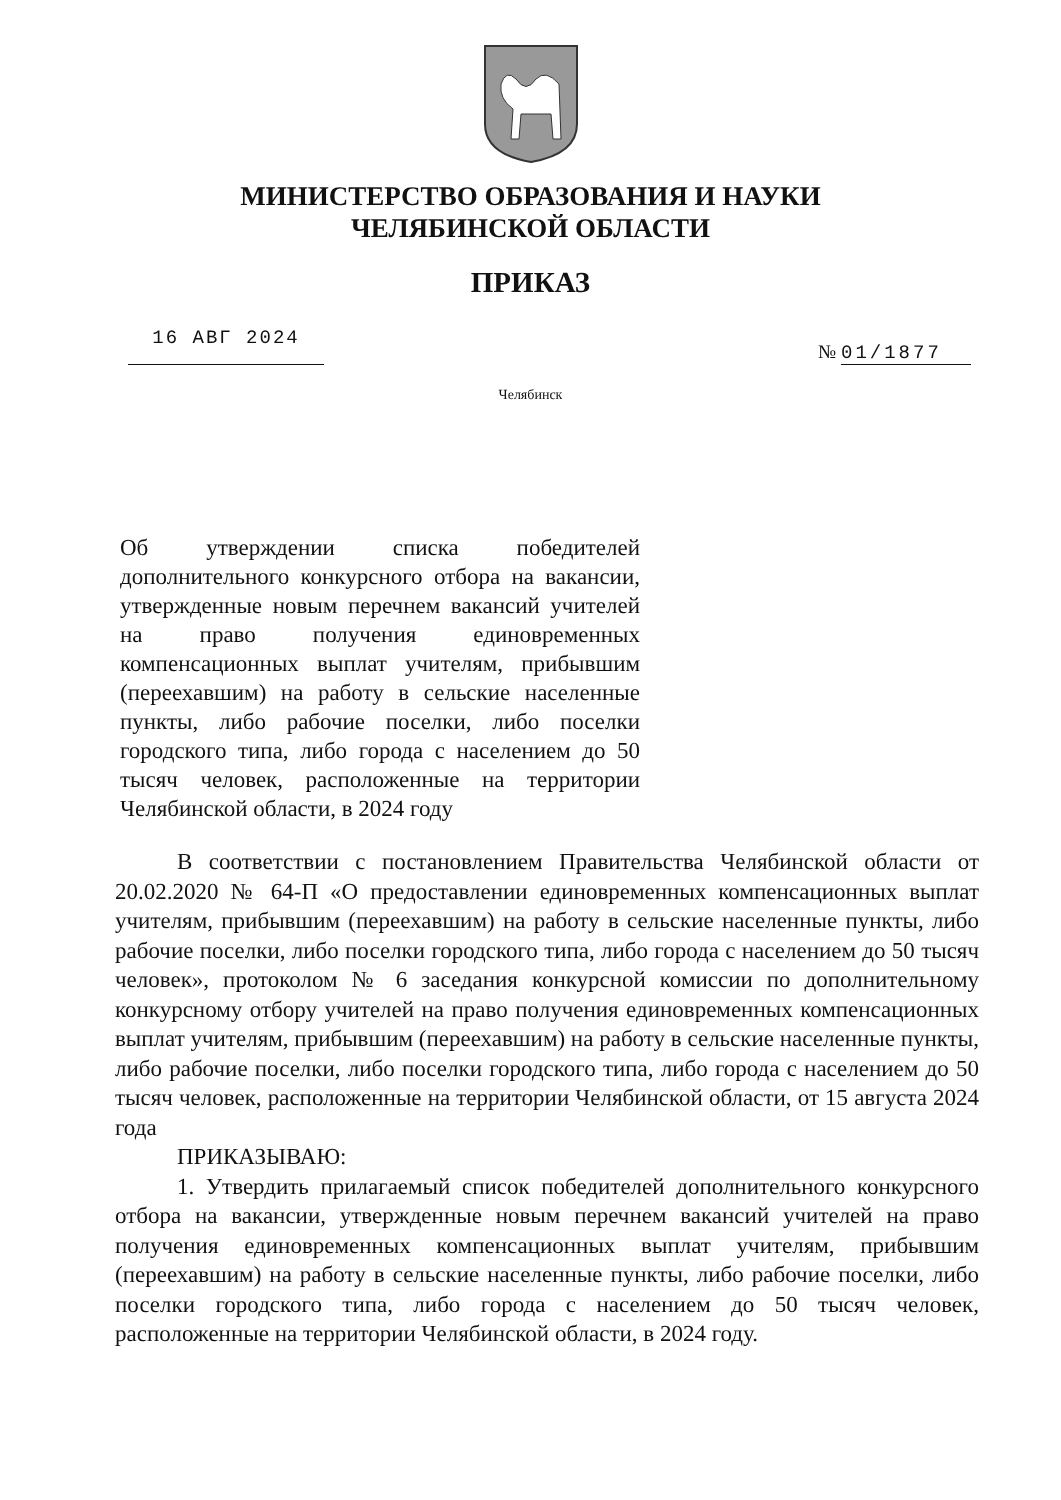МИНИСТЕРСТВО ОБРАЗОВАНИЯ И НАУКИ
ЧЕЛЯБИНСКОЙ ОБЛАСТИ
ПРИКАЗ
16 АВГ 2024
№ 01/1877
Челябинск
Об утверждении списка победителей дополнительного конкурсного отбора на вакансии, утвержденные новым перечнем вакансий учителей на право получения единовременных компенсационных выплат учителям, прибывшим (переехавшим) на работу в сельские населенные пункты, либо рабочие поселки, либо поселки городского типа, либо города с населением до 50 тысяч человек, расположенные на территории Челябинской области, в 2024 году
В соответствии с постановлением Правительства Челябинской области от 20.02.2020 № 64-П «О предоставлении единовременных компенсационных выплат учителям, прибывшим (переехавшим) на работу в сельские населенные пункты, либо рабочие поселки, либо поселки городского типа, либо города с населением до 50 тысяч человек», протоколом № 6 заседания конкурсной комиссии по дополнительному конкурсному отбору учителей на право получения единовременных компенсационных выплат учителям, прибывшим (переехавшим) на работу в сельские населенные пункты, либо рабочие поселки, либо поселки городского типа, либо города с населением до 50 тысяч человек, расположенные на территории Челябинской области, от 15 августа 2024 года
ПРИКАЗЫВАЮ:
1. Утвердить прилагаемый список победителей дополнительного конкурсного отбора на вакансии, утвержденные новым перечнем вакансий учителей на право получения единовременных компенсационных выплат учителям, прибывшим (переехавшим) на работу в сельские населенные пункты, либо рабочие поселки, либо поселки городского типа, либо города с населением до 50 тысяч человек, расположенные на территории Челябинской области, в 2024 году.